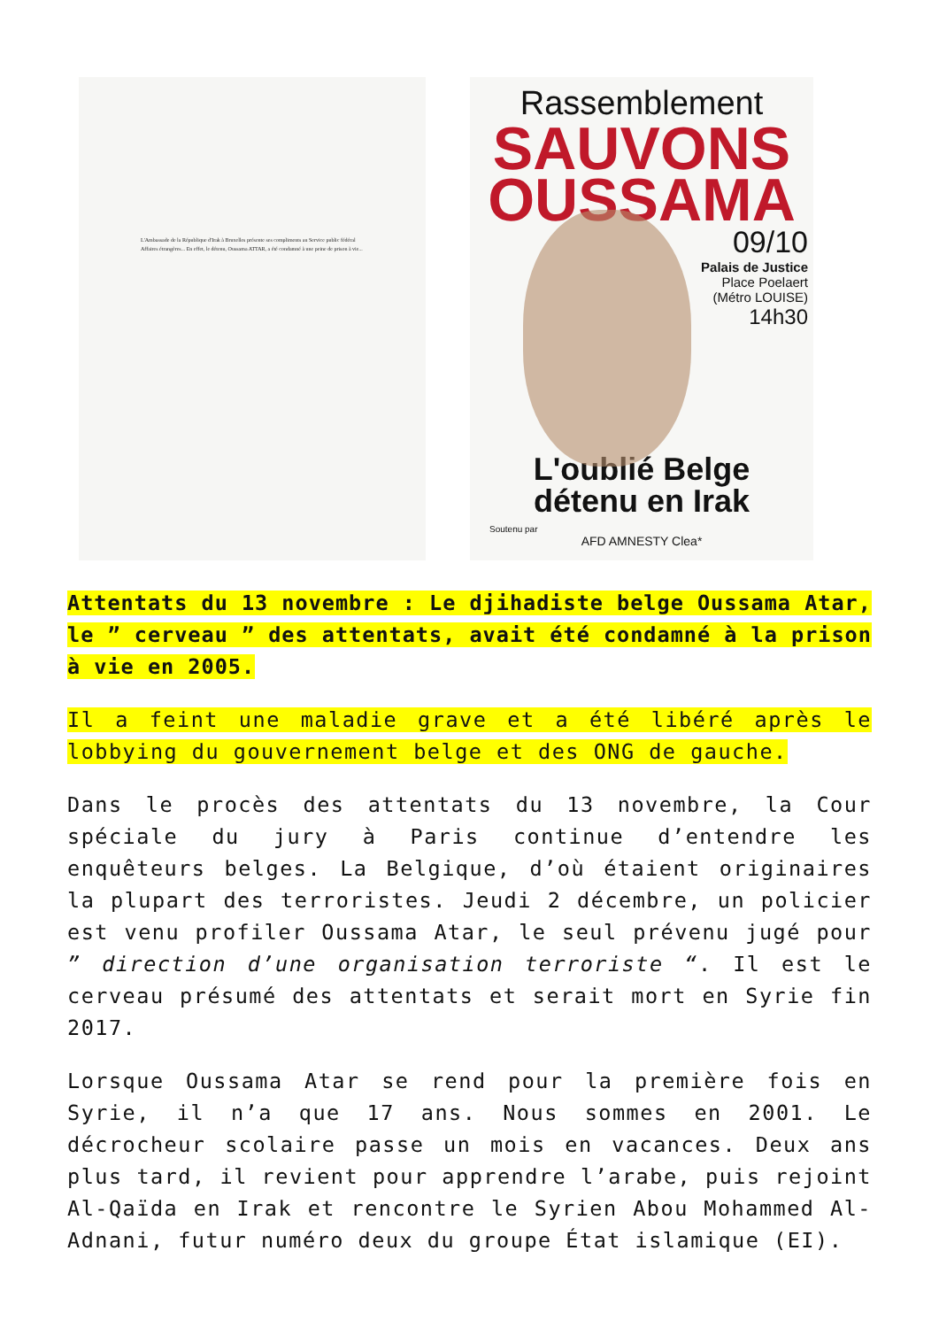L'Ambassade de la République d'Irak à Bruxelles présente ses compliments au Service public fédéral Affaires étrangères... En effet, le détenu, Oussama ATTAR, a été condamné à une peine de prison à vie...
Rassemblement
SAUVONS
OUSSAMA
09/10
Palais de Justice
Place Poelaert
(Métro LOUISE)
14h30
L'oublié Belge
détenu en Irak
Soutenu par
AFD AMNESTY Clea*
Attentats du 13 novembre : Le djihadiste belge Oussama Atar, le ” cerveau ” des attentats, avait été condamné à la prison à vie en 2005.
Il a feint une maladie grave et a été libéré après le lobbying du gouvernement belge et des ONG de gauche.
Dans le procès des attentats du 13 novembre, la Cour spéciale du jury à Paris continue d’entendre les enquêteurs belges. La Belgique, d’où étaient originaires la plupart des terroristes. Jeudi 2 décembre, un policier est venu profiler Oussama Atar, le seul prévenu jugé pour ” direction d’une organisation terroriste “. Il est le cerveau présumé des attentats et serait mort en Syrie fin 2017.
Lorsque Oussama Atar se rend pour la première fois en Syrie, il n’a que 17 ans. Nous sommes en 2001. Le décrocheur scolaire passe un mois en vacances. Deux ans plus tard, il revient pour apprendre l’arabe, puis rejoint Al-Qaïda en Irak et rencontre le Syrien Abou Mohammed Al-Adnani, futur numéro deux du groupe État islamique (EI).